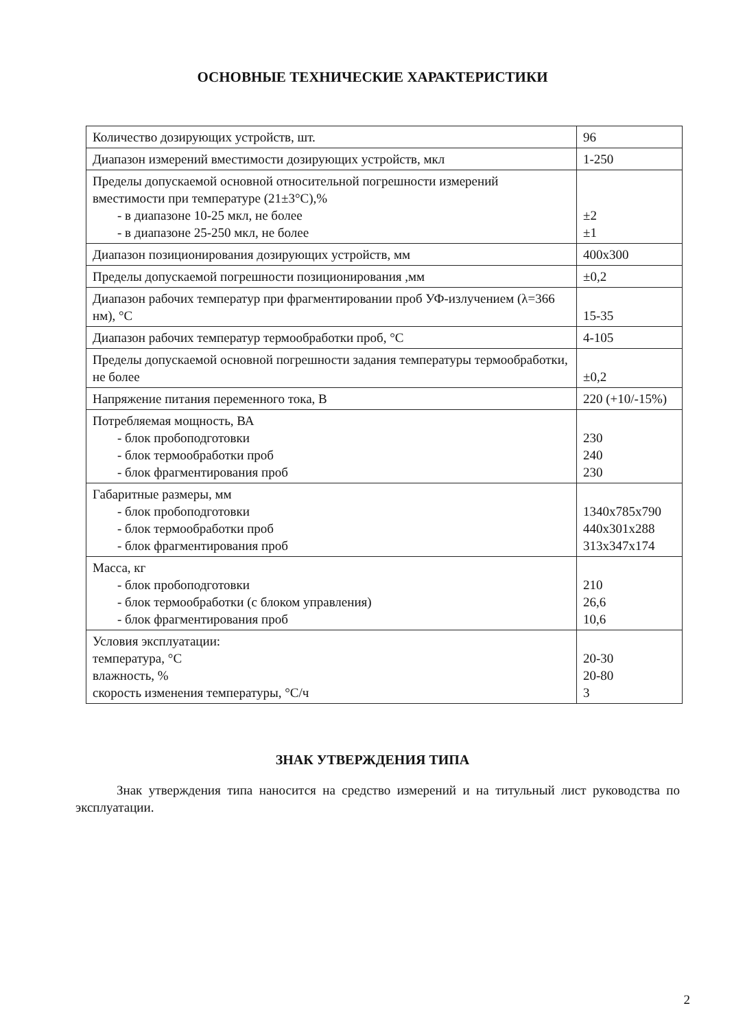ОСНОВНЫЕ ТЕХНИЧЕСКИЕ ХАРАКТЕРИСТИКИ
| Количество дозирующих устройств, шт. | 96 |
| Диапазон измерений вместимости дозирующих устройств, мкл | 1-250 |
| Пределы допускаемой основной относительной погрешности измерений вместимости при температуре (21±3°C),% - в диапазоне 10-25 мкл, не более - в диапазоне 25-250 мкл, не более | ±2 ±1 |
| Диапазон позиционирования дозирующих устройств, мм | 400x300 |
| Пределы допускаемой погрешности позиционирования ,мм | ±0,2 |
| Диапазон рабочих температур при фрагментировании проб УФ-излучением (λ=366 нм), °C | 15-35 |
| Диапазон рабочих температур термообработки проб, °C | 4-105 |
| Пределы допускаемой основной погрешности задания температуры термообработки, не более | ±0,2 |
| Напряжение питания переменного тока, В | 220 (+10/-15%) |
| Потребляемая мощность, ВА - блок пробоподготовки - блок термообработки проб - блок фрагментирования проб | 230 240 230 |
| Габаритные размеры, мм - блок пробоподготовки - блок термообработки проб - блок фрагментирования проб | 1340x785x790 440x301x288 313x347x174 |
| Масса, кг - блок пробоподготовки - блок термообработки (с блоком управления) - блок фрагментирования проб | 210 26,6 10,6 |
| Условия эксплуатации: температура, °C влажность, % скорость изменения температуры, °C/ч | 20-30 20-80 3 |
ЗНАК УТВЕРЖДЕНИЯ ТИПА
Знак утверждения типа наносится на средство измерений и на титульный лист руководства по эксплуатации.
2